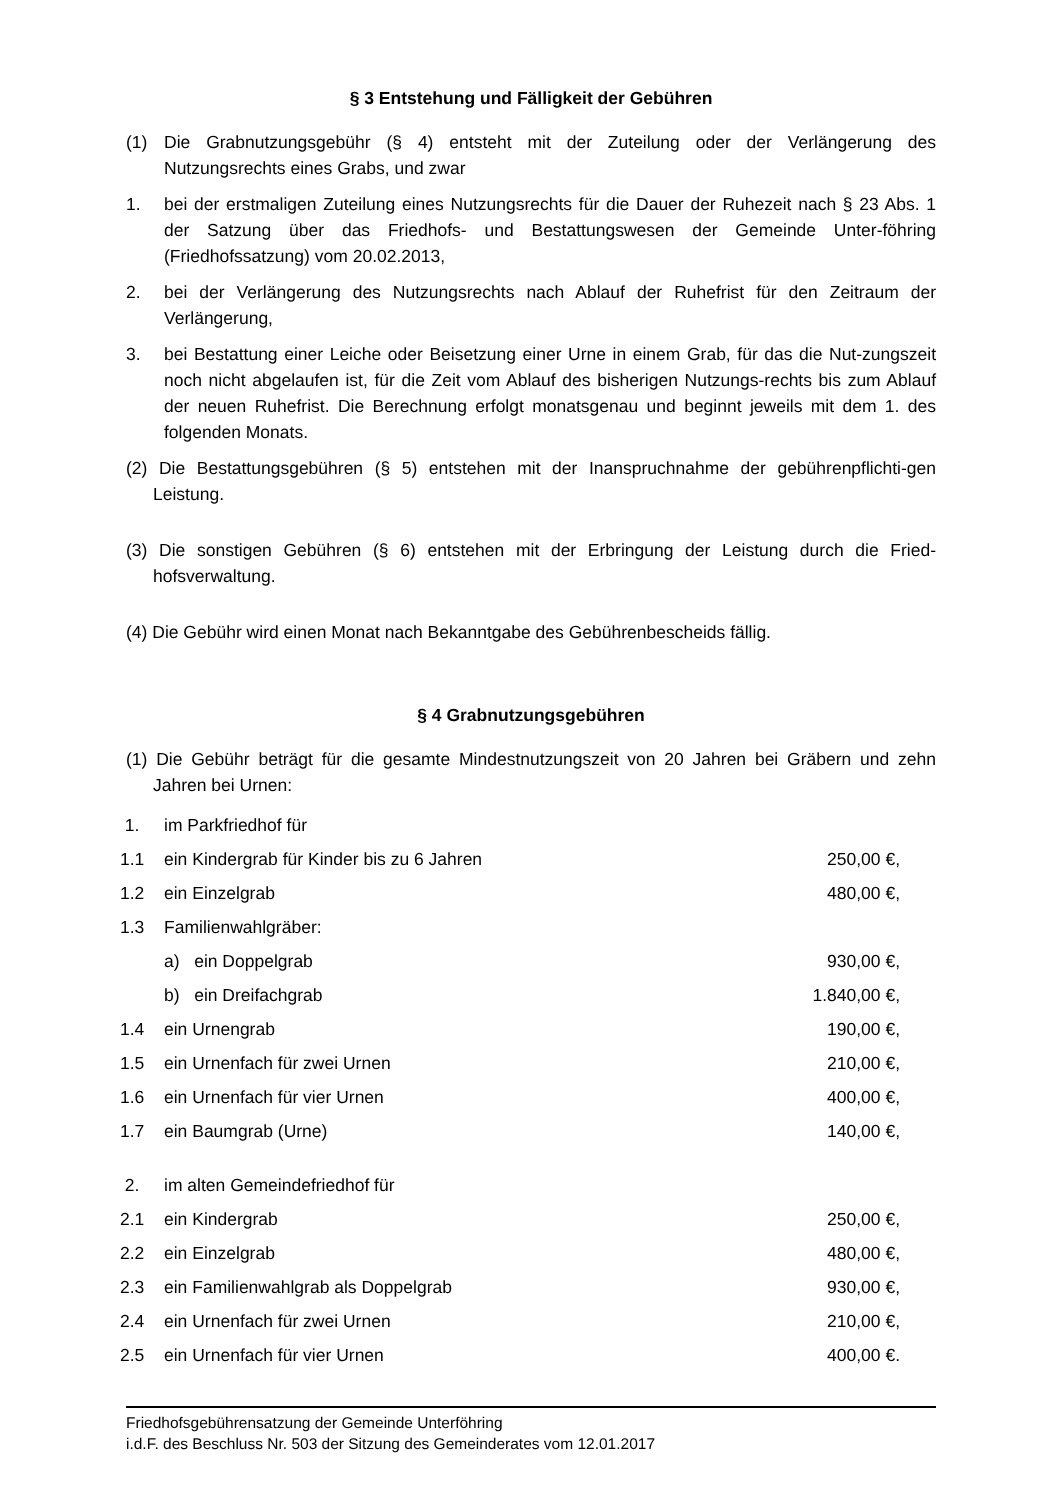§ 3 Entstehung und Fälligkeit der Gebühren
(1) Die Grabnutzungsgebühr (§ 4) entsteht mit der Zuteilung oder der Verlängerung des Nutzungsrechts eines Grabs, und zwar
1. bei der erstmaligen Zuteilung eines Nutzungsrechts für die Dauer der Ruhezeit nach § 23 Abs. 1 der Satzung über das Friedhofs- und Bestattungswesen der Gemeinde Unter-föhring (Friedhofssatzung) vom 20.02.2013,
2. bei der Verlängerung des Nutzungsrechts nach Ablauf der Ruhefrist für den Zeitraum der Verlängerung,
3. bei Bestattung einer Leiche oder Beisetzung einer Urne in einem Grab, für das die Nut-zungszeit noch nicht abgelaufen ist, für die Zeit vom Ablauf des bisherigen Nutzungs-rechts bis zum Ablauf der neuen Ruhefrist. Die Berechnung erfolgt monatsgenau und beginnt jeweils mit dem 1. des folgenden Monats.
(2) Die Bestattungsgebühren (§ 5) entstehen mit der Inanspruchnahme der gebührenpflichti-gen Leistung.
(3) Die sonstigen Gebühren (§ 6) entstehen mit der Erbringung der Leistung durch die Fried-hofsverwaltung.
(4) Die Gebühr wird einen Monat nach Bekanntgabe des Gebührenbescheids fällig.
§ 4 Grabnutzungsgebühren
(1) Die Gebühr beträgt für die gesamte Mindestnutzungszeit von 20 Jahren bei Gräbern und zehn Jahren bei Urnen:
| 1. | im Parkfriedhof für | |
| 1.1 | ein Kindergrab für Kinder bis zu 6 Jahren | 250,00 €, |
| 1.2 | ein Einzelgrab | 480,00 €, |
| 1.3 | Familienwahlgräber: | |
| | a) ein Doppelgrab | 930,00 €, |
| | b) ein Dreifachgrab | 1.840,00 €, |
| 1.4 | ein Urnengrab | 190,00 €, |
| 1.5 | ein Urnenfach für zwei Urnen | 210,00 €, |
| 1.6 | ein Urnenfach für vier Urnen | 400,00 €, |
| 1.7 | ein Baumgrab (Urne) | 140,00 €, |
| 2. | im alten Gemeindefriedhof für | |
| 2.1 | ein Kindergrab | 250,00 €, |
| 2.2 | ein Einzelgrab | 480,00 €, |
| 2.3 | ein Familienwahlgrab als Doppelgrab | 930,00 €, |
| 2.4 | ein Urnenfach für zwei Urnen | 210,00 €, |
| 2.5 | ein Urnenfach für vier Urnen | 400,00 €. |
Friedhofsgebührensatzung der Gemeinde Unterföhring
i.d.F. des Beschluss Nr. 503 der Sitzung des Gemeinderates vom 12.01.2017